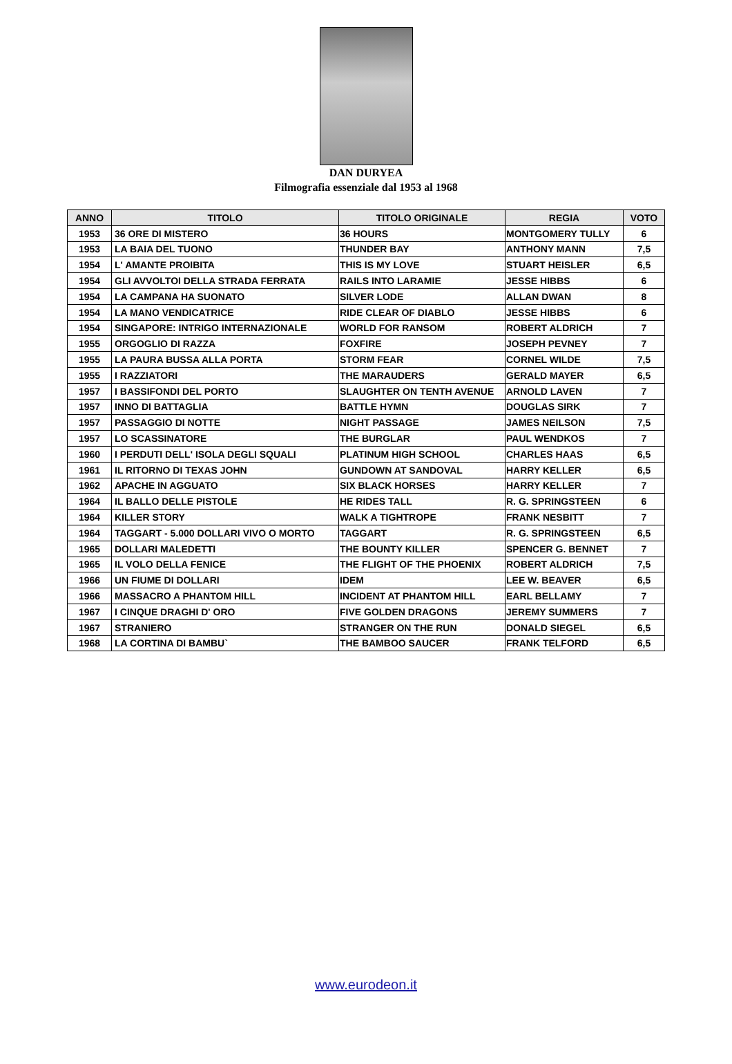DAN DURYEA
Filmografia essenziale dal 1953 al 1968
| ANNO | TITOLO | TITOLO ORIGINALE | REGIA | VOTO |
| --- | --- | --- | --- | --- |
| 1953 | 36 ORE DI MISTERO | 36 HOURS | MONTGOMERY TULLY | 6 |
| 1953 | LA BAIA DEL TUONO | THUNDER BAY | ANTHONY MANN | 7,5 |
| 1954 | L' AMANTE PROIBITA | THIS IS MY LOVE | STUART HEISLER | 6,5 |
| 1954 | GLI AVVOLTOI DELLA STRADA FERRATA | RAILS INTO LARAMIE | JESSE HIBBS | 6 |
| 1954 | LA CAMPANA HA SUONATO | SILVER LODE | ALLAN DWAN | 8 |
| 1954 | LA MANO VENDICATRICE | RIDE CLEAR OF DIABLO | JESSE HIBBS | 6 |
| 1954 | SINGAPORE: INTRIGO INTERNAZIONALE | WORLD FOR RANSOM | ROBERT ALDRICH | 7 |
| 1955 | ORGOGLIO DI RAZZA | FOXFIRE | JOSEPH PEVNEY | 7 |
| 1955 | LA PAURA BUSSA ALLA PORTA | STORM FEAR | CORNEL WILDE | 7,5 |
| 1955 | I RAZZIATORI | THE MARAUDERS | GERALD MAYER | 6,5 |
| 1957 | I BASSIFONDI DEL PORTO | SLAUGHTER ON TENTH AVENUE | ARNOLD LAVEN | 7 |
| 1957 | INNO DI BATTAGLIA | BATTLE HYMN | DOUGLAS SIRK | 7 |
| 1957 | PASSAGGIO DI NOTTE | NIGHT PASSAGE | JAMES NEILSON | 7,5 |
| 1957 | LO SCASSINATORE | THE BURGLAR | PAUL WENDKOS | 7 |
| 1960 | I PERDUTI DELL' ISOLA DEGLI SQUALI | PLATINUM HIGH SCHOOL | CHARLES HAAS | 6,5 |
| 1961 | IL RITORNO DI TEXAS JOHN | GUNDOWN AT SANDOVAL | HARRY KELLER | 6,5 |
| 1962 | APACHE IN AGGUATO | SIX BLACK HORSES | HARRY KELLER | 7 |
| 1964 | IL BALLO DELLE PISTOLE | HE RIDES TALL | R. G. SPRINGSTEEN | 6 |
| 1964 | KILLER STORY | WALK A TIGHTROPE | FRANK NESBITT | 7 |
| 1964 | TAGGART - 5.000 DOLLARI VIVO O MORTO | TAGGART | R. G. SPRINGSTEEN | 6,5 |
| 1965 | DOLLARI MALEDETTI | THE BOUNTY KILLER | SPENCER G. BENNET | 7 |
| 1965 | IL VOLO DELLA FENICE | THE FLIGHT OF THE PHOENIX | ROBERT ALDRICH | 7,5 |
| 1966 | UN FIUME DI DOLLARI | IDEM | LEE W. BEAVER | 6,5 |
| 1966 | MASSACRO A PHANTOM HILL | INCIDENT AT PHANTOM HILL | EARL BELLAMY | 7 |
| 1967 | I CINQUE DRAGHI D' ORO | FIVE GOLDEN DRAGONS | JEREMY SUMMERS | 7 |
| 1967 | STRANIERO | STRANGER ON THE RUN | DONALD SIEGEL | 6,5 |
| 1968 | LA CORTINA DI BAMBU` | THE BAMBOO SAUCER | FRANK TELFORD | 6,5 |
www.eurodeon.it